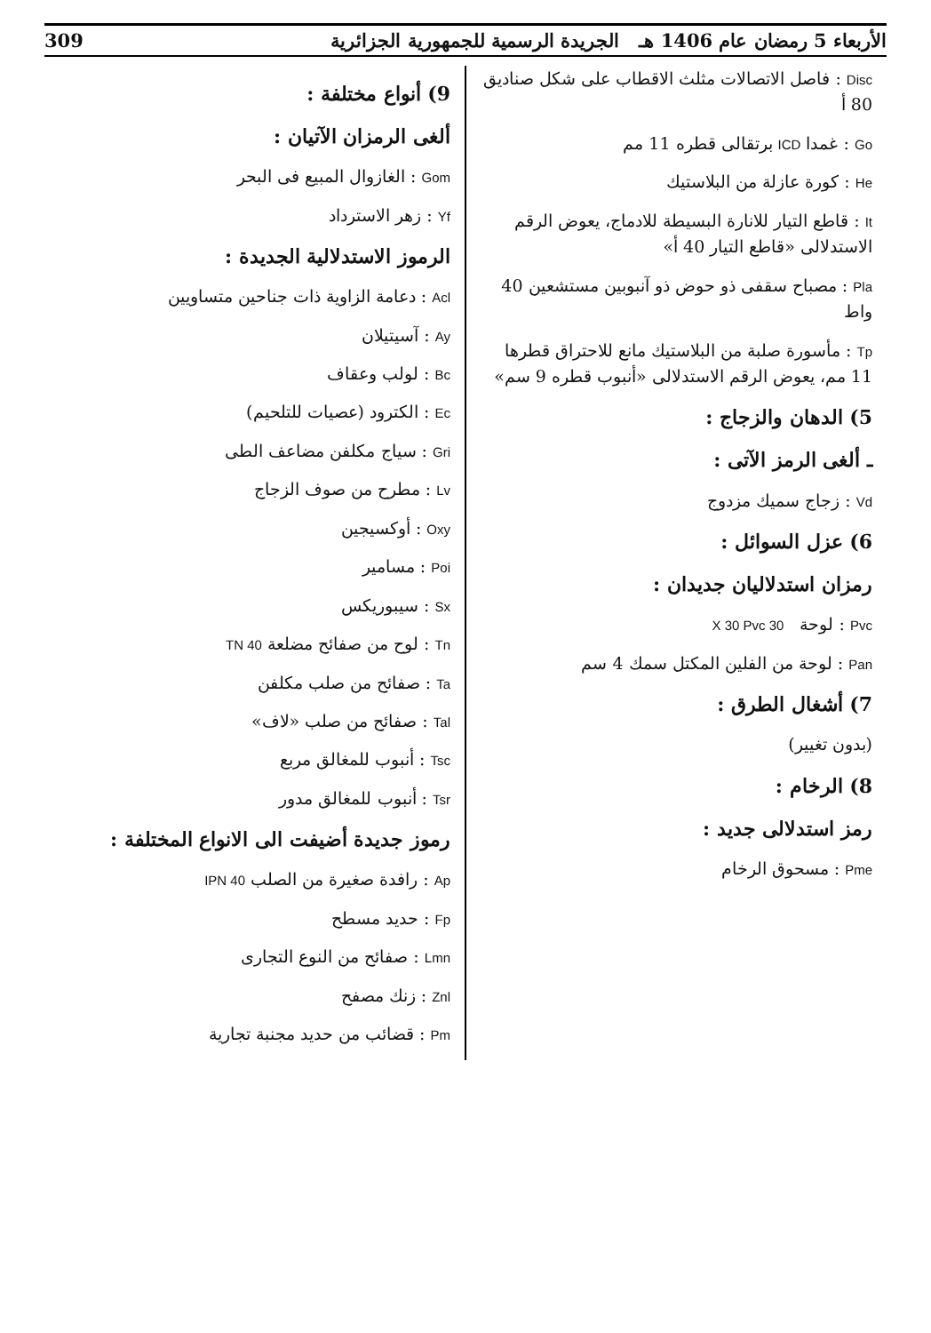الأربعاء 5 رمضان عام 1406 هـ الجريدة الرسمية للجمهورية الجزائرية 309
Disc : فاصل الاتصالات مثلث الاقطاب على شكل صناديق 80 أ
Go : غمدا ICD برتقالى قطره 11 مم
He : كورة عازلة من البلاستيك
It : قاطع التيار للانارة البسيطة للادماج، يعوض الرقم الاستدلالى «قاطع التيار 40 أ»
Pla : مصباح سقفى ذو حوض ذو آنبوبين مستشعين 40 واط
Tp : مأسورة صلبة من البلاستيك مانع للاحتراق قطرها 11 مم، يعوض الرقم الاستدلالى «أنبوب قطره 9 سم»
5) الدهان والزجاج :
ـ ألغى الرمز الآتى :
Vd : زجاج سميك مزدوج
6) عزل السوائل :
رمزان استدلاليان جديدان :
Pvc : لوحة 30 X 30 Pvc
Pan : لوحة من الفلين المكتل سمك 4 سم
7) أشغال الطرق :
(بدون تغيير)
8) الرخام :
رمز استدلالى جديد :
Pme : مسحوق الرخام
9) أنواع مختلفة :
ألغى الرمزان الآتيان :
Gom : الغازوال المبيع فى البحر
Yf : زهر الاسترداد
الرموز الاستدلالية الجديدة :
Acl : دعامة الزاوية ذات جناحين متساويين
Ay : آسيتيلان
Bc : لولب وعقاف
Ec : الكترود (عصيات للتلحيم)
Gri : سياج مكلفن مضاعف الطى
Lv : مطرح من صوف الزجاج
Oxy : أوكسيجين
Poi : مسامير
Sx : سيبوريكس
Tn : لوح من صفائح مضلعة TN 40
Ta : صفائح من صلب مكلفن
Tal : صفائح من صلب «لاف»
Tsc : أنبوب للمغالق مربع
Tsr : أنبوب للمغالق مدور
رموز جديدة أضيفت الى الانواع المختلفة :
Ap : رافدة صغيرة من الصلب IPN 40
Fp : حديد مسطح
Lmn : صفائح من النوع التجارى
Znl : زنك مصفح
Pm : قضائب من حديد مجنبة تجارية